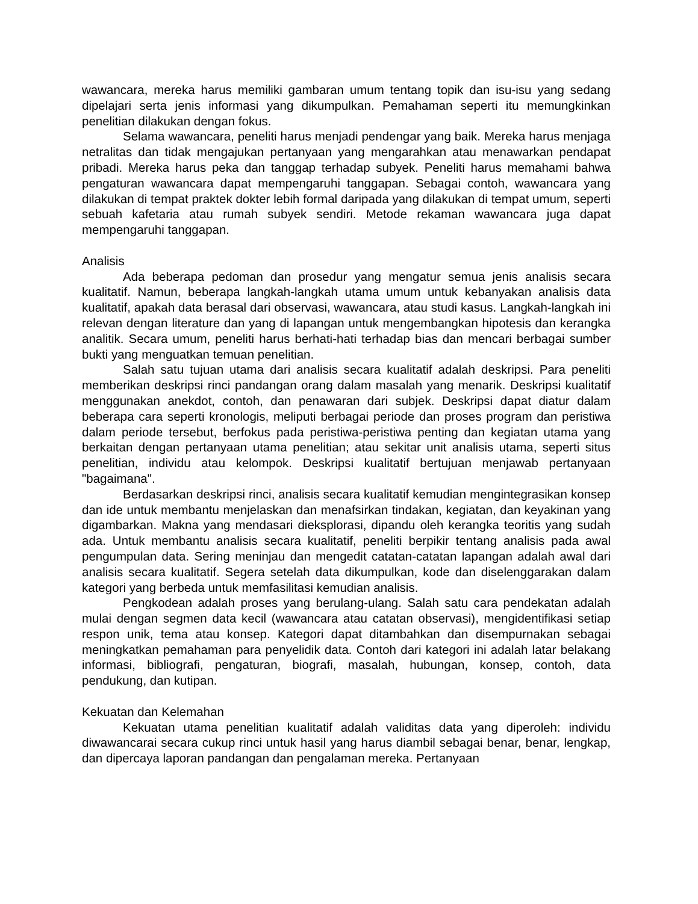wawancara, mereka harus memiliki gambaran umum tentang topik dan isu-isu yang sedang dipelajari serta jenis informasi yang dikumpulkan. Pemahaman seperti itu memungkinkan penelitian dilakukan dengan fokus.
Selama wawancara, peneliti harus menjadi pendengar yang baik. Mereka harus menjaga netralitas dan tidak mengajukan pertanyaan yang mengarahkan atau menawarkan pendapat pribadi. Mereka harus peka dan tanggap terhadap subyek. Peneliti harus memahami bahwa pengaturan wawancara dapat mempengaruhi tanggapan. Sebagai contoh, wawancara yang dilakukan di tempat praktek dokter lebih formal daripada yang dilakukan di tempat umum, seperti sebuah kafetaria atau rumah subyek sendiri. Metode rekaman wawancara juga dapat mempengaruhi tanggapan.
Analisis
Ada beberapa pedoman dan prosedur yang mengatur semua jenis analisis secara kualitatif. Namun, beberapa langkah-langkah utama umum untuk kebanyakan analisis data kualitatif, apakah data berasal dari observasi, wawancara, atau studi kasus. Langkah-langkah ini relevan dengan literature dan yang di lapangan untuk mengembangkan hipotesis dan kerangka analitik. Secara umum, peneliti harus berhati-hati terhadap bias dan mencari berbagai sumber bukti yang menguatkan temuan penelitian.
Salah satu tujuan utama dari analisis secara kualitatif adalah deskripsi. Para peneliti memberikan deskripsi rinci pandangan orang dalam masalah yang menarik. Deskripsi kualitatif menggunakan anekdot, contoh, dan penawaran dari subjek. Deskripsi dapat diatur dalam beberapa cara seperti kronologis, meliputi berbagai periode dan proses program dan peristiwa dalam periode tersebut, berfokus pada peristiwa-peristiwa penting dan kegiatan utama yang berkaitan dengan pertanyaan utama penelitian; atau sekitar unit analisis utama, seperti situs penelitian, individu atau kelompok. Deskripsi kualitatif bertujuan menjawab pertanyaan "bagaimana".
Berdasarkan deskripsi rinci, analisis secara kualitatif kemudian mengintegrasikan konsep dan ide untuk membantu menjelaskan dan menafsirkan tindakan, kegiatan, dan keyakinan yang digambarkan. Makna yang mendasari dieksplorasi, dipandu oleh kerangka teoritis yang sudah ada. Untuk membantu analisis secara kualitatif, peneliti berpikir tentang analisis pada awal pengumpulan data. Sering meninjau dan mengedit catatan-catatan lapangan adalah awal dari analisis secara kualitatif. Segera setelah data dikumpulkan, kode dan diselenggarakan dalam kategori yang berbeda untuk memfasilitasi kemudian analisis.
Pengkodean adalah proses yang berulang-ulang. Salah satu cara pendekatan adalah mulai dengan segmen data kecil (wawancara atau catatan observasi), mengidentifikasi setiap respon unik, tema atau konsep. Kategori dapat ditambahkan dan disempurnakan sebagai meningkatkan pemahaman para penyelidik data. Contoh dari kategori ini adalah latar belakang informasi, bibliografi, pengaturan, biografi, masalah, hubungan, konsep, contoh, data pendukung, dan kutipan.
Kekuatan dan Kelemahan
Kekuatan utama penelitian kualitatif adalah validitas data yang diperoleh: individu diwawancarai secara cukup rinci untuk hasil yang harus diambil sebagai benar, benar, lengkap, dan dipercaya laporan pandangan dan pengalaman mereka. Pertanyaan